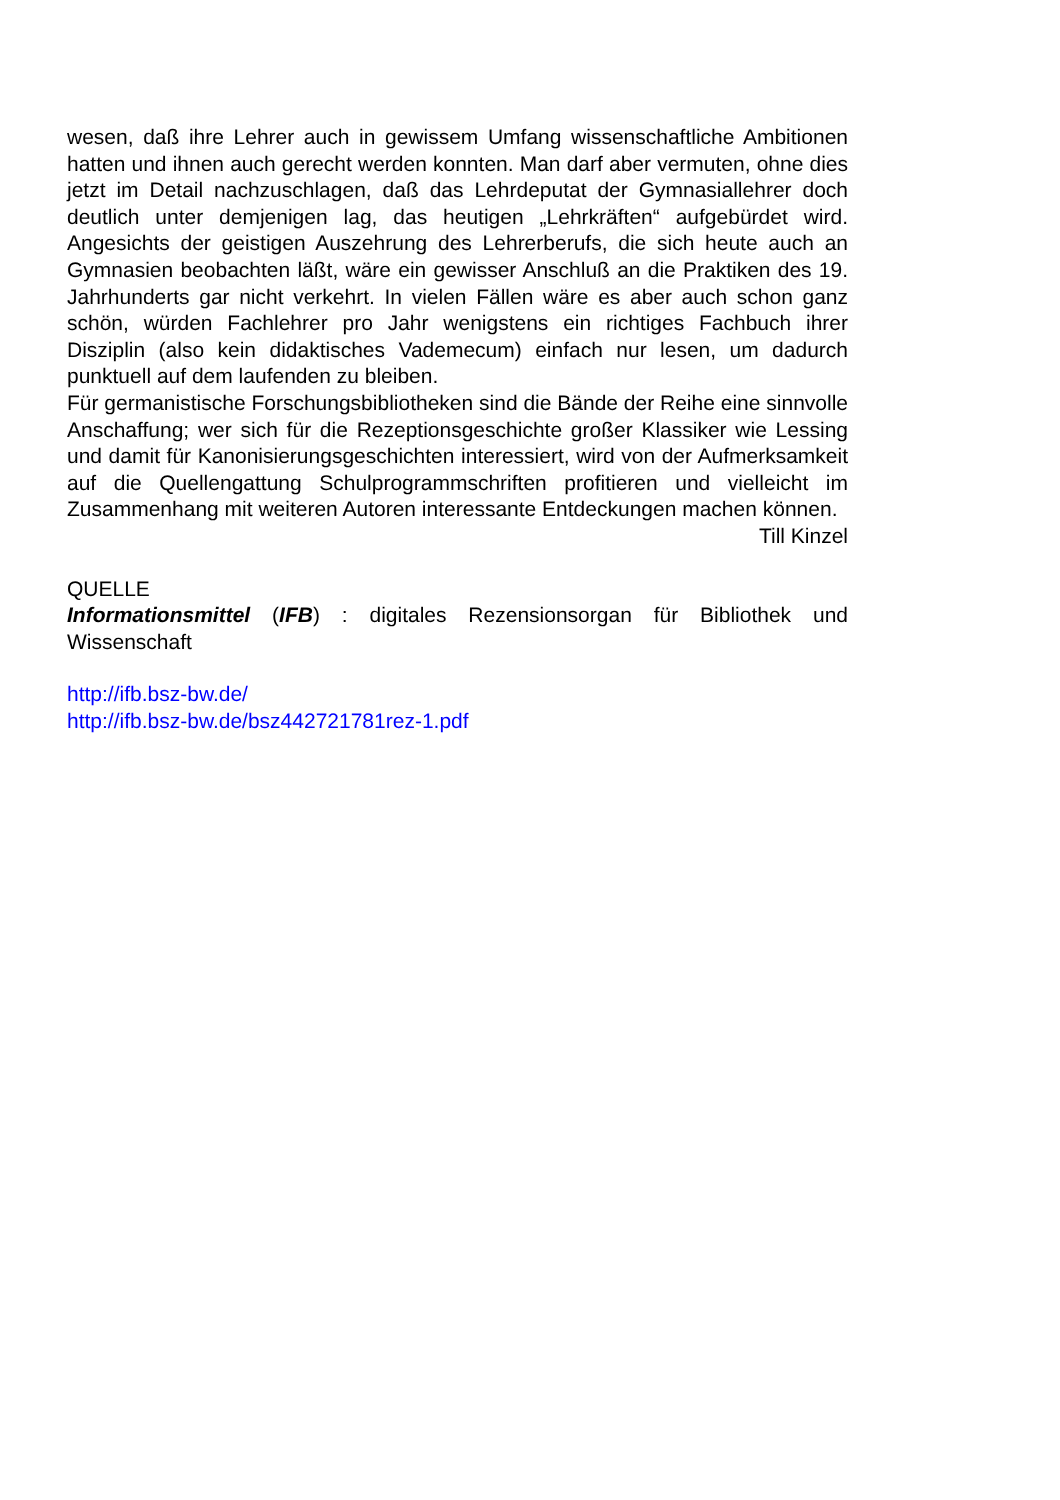wesen, daß ihre Lehrer auch in gewissem Umfang wissenschaftliche Ambitionen hatten und ihnen auch gerecht werden konnten. Man darf aber vermuten, ohne dies jetzt im Detail nachzuschlagen, daß das Lehrdeputat der Gymnasiallehrer doch deutlich unter demjenigen lag, das heutigen „Lehrkräften“ aufgebürdet wird. Angesichts der geistigen Auszehrung des Lehrerberufs, die sich heute auch an Gymnasien beobachten läßt, wäre ein gewisser Anschluß an die Praktiken des 19. Jahrhunderts gar nicht verkehrt. In vielen Fällen wäre es aber auch schon ganz schön, würden Fachlehrer pro Jahr wenigstens ein richtiges Fachbuch ihrer Disziplin (also kein didaktisches Vademecum) einfach nur lesen, um dadurch punktuell auf dem laufenden zu bleiben.
Für germanistische Forschungsbibliotheken sind die Bände der Reihe eine sinnvolle Anschaffung; wer sich für die Rezeptionsgeschichte großer Klassiker wie Lessing und damit für Kanonisierungsgeschichten interessiert, wird von der Aufmerksamkeit auf die Quellengattung Schulprogrammschriften profitieren und vielleicht im Zusammenhang mit weiteren Autoren interessante Entdeckungen machen können.
Till Kinzel
QUELLE
Informationsmittel (IFB) : digitales Rezensionsorgan für Bibliothek und Wissenschaft
http://ifb.bsz-bw.de/
http://ifb.bsz-bw.de/bsz442721781rez-1.pdf